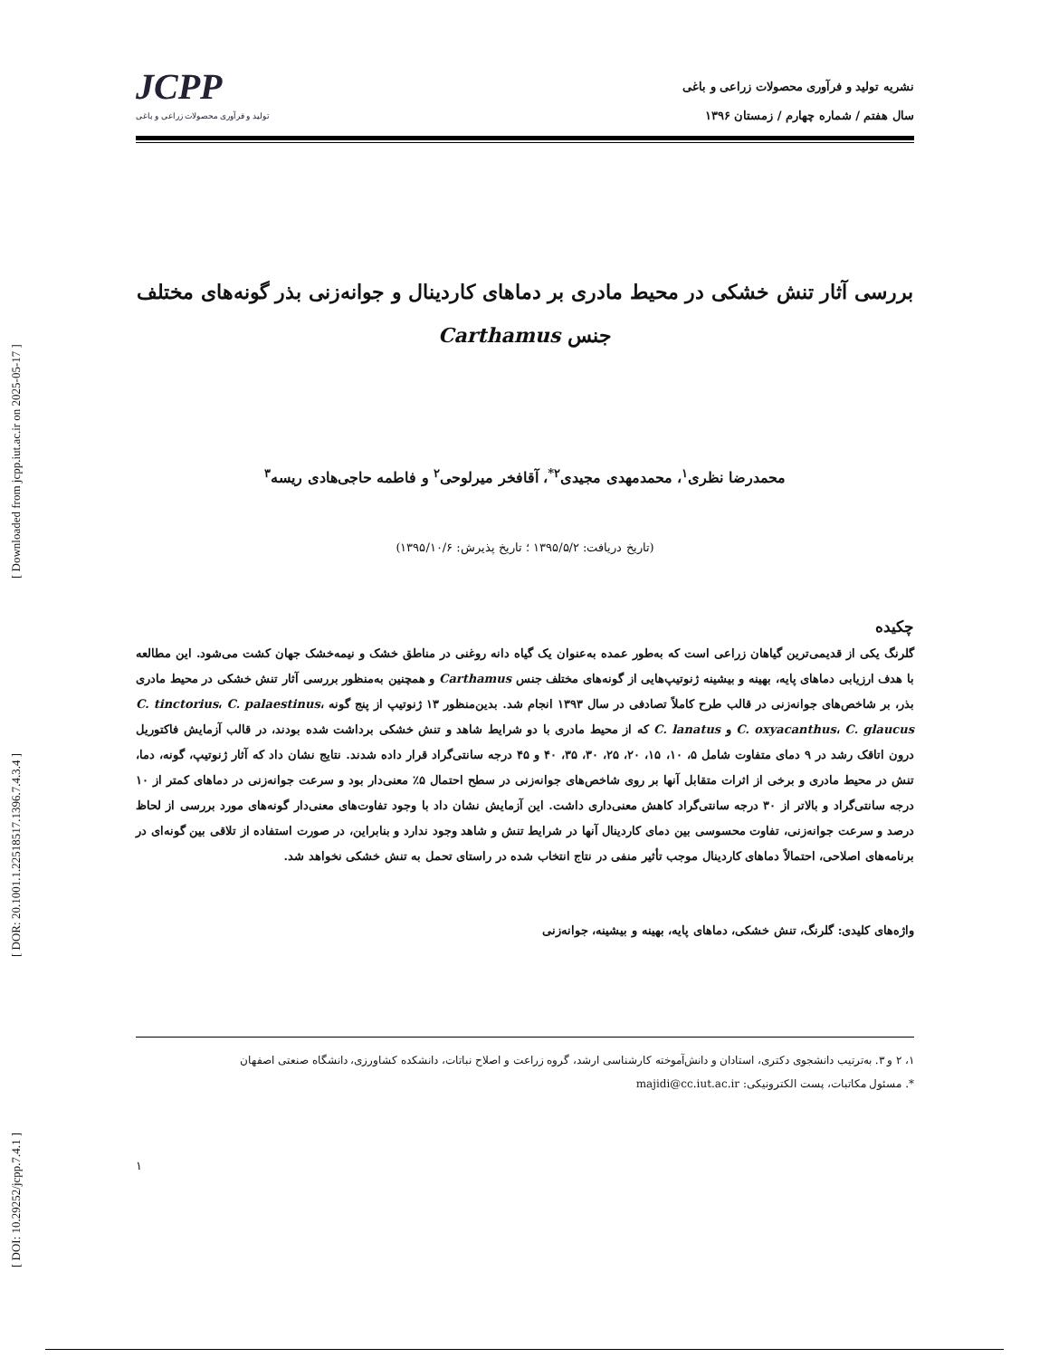[ DOI: 10.29252/jcpp.7.4.1 ] [ DOR: 20.1001.1.22518517.1396.7.4.3.4 ] [ Downloaded from jcpp.iut.ac.ir on 2025-05-17 ]
نشریه تولید و فرآوری محصولات زراعی و باغی
سال هفتم / شماره چهارم / زمستان ۱۳۹۶
JCPP
تولید و فرآوری محصولات زراعی و باغی
بررسی آثار تنش خشکی در محیط مادری بر دماهای کاردینال و جوانه‌زنی بذر گونه‌های مختلف جنس Carthamus
محمدرضا نظری<sup>۱</sup>، محمدمهدی مجیدی<sup>۲*</sup>، آقافخر میرلوحی<sup>۲</sup> و فاطمه حاجی‌هادی ریسه<sup>۳</sup>
(تاریخ دریافت: ۱۳۹۵/۵/۲ ؛ تاریخ پذیرش: ۱۳۹۵/۱۰/۶)
چکیده
گلرنگ یکی از قدیمی‌ترین گیاهان زراعی است که به‌طور عمده به‌عنوان یک گیاه دانه روغنی در مناطق خشک و نیمه‌خشک جهان کشت می‌شود. این مطالعه با هدف ارزیابی دماهای پایه، بهینه و بیشینه ژنوتیپ‌هایی از گونه‌های مختلف جنس Carthamus و همچنین به‌منظور بررسی آثار تنش خشکی در محیط مادری بذر، بر شاخص‌های جوانه‌زنی در قالب طرح کاملاً تصادفی در سال ۱۳۹۳ انجام شد. بدین‌منظور ۱۳ ژنوتیپ از پنج گونه C. tinctorius، C. palaestinus، C. oxyacanthus، C. glaucus و C. lanatus که از محیط مادری با دو شرایط شاهد و تنش خشکی برداشت شده بودند، در قالب آزمایش فاکتوریل درون اتاقک رشد در ۹ دمای متفاوت شامل ۵، ۱۰، ۱۵، ۲۰، ۲۵، ۳۰، ۳۵، ۴۰ و ۴۵ درجه سانتی‌گراد قرار داده شدند. نتایج نشان داد که آثار ژنوتیپ، گونه، دما، تنش در محیط مادری و برخی از اثرات متقابل آنها بر روی شاخص‌های جوانه‌زنی در سطح احتمال ۵٪ معنی‌دار بود و سرعت جوانه‌زنی در دماهای کمتر از ۱۰ درجه سانتی‌گراد و بالاتر از ۳۰ درجه سانتی‌گراد کاهش معنی‌داری داشت. این آزمایش نشان داد با وجود تفاوت‌های معنی‌دار گونه‌های مورد بررسی از لحاظ درصد و سرعت جوانه‌زنی، تفاوت محسوسی بین دمای کاردینال آنها در شرایط تنش و شاهد وجود ندارد و بنابراین، در صورت استفاده از تلاقی بین گونه‌ای در برنامه‌های اصلاحی، احتمالاً دماهای کاردینال موجب تأثیر منفی در نتاج انتخاب شده در راستای تحمل به تنش خشکی نخواهد شد.
واژه‌های کلیدی: گلرنگ، تنش خشکی، دماهای پایه، بهینه و بیشینه، جوانه‌زنی
۱، ۲ و ۳. به‌ترتیب دانشجوی دکتری، استادان و دانش‌آموخته کارشناسی ارشد، گروه زراعت و اصلاح نباتات، دانشکده کشاورزی، دانشگاه صنعتی اصفهان
*. مسئول مکاتبات، پست الکترونیکی: majidi@cc.iut.ac.ir
۱